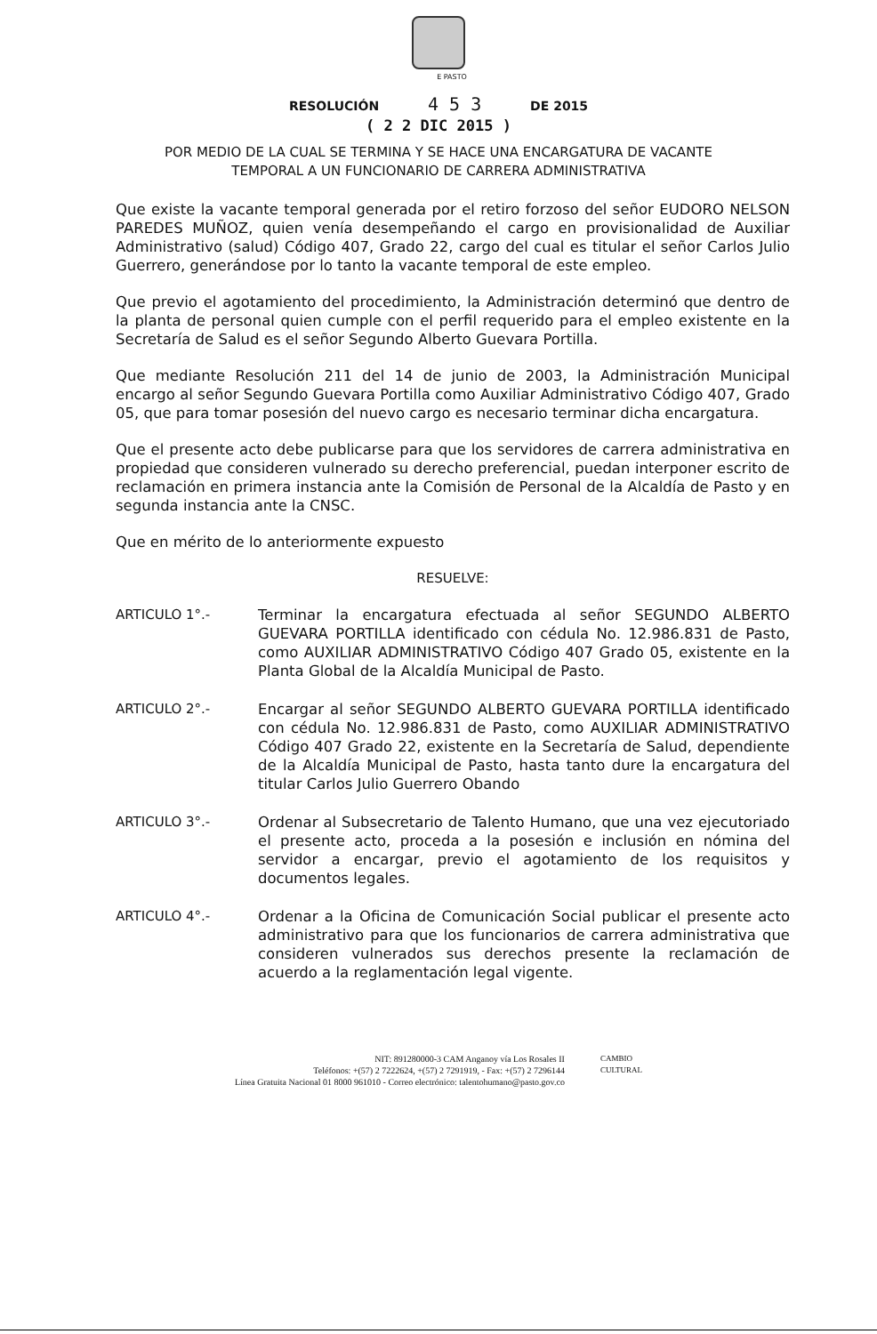E PASTO
RESOLUCIÓN 4 5 3 DE 2015
( 2 2 DIC 2015 )
POR MEDIO DE LA CUAL SE TERMINA Y SE HACE UNA ENCARGATURA DE VACANTE
TEMPORAL A UN FUNCIONARIO DE CARRERA ADMINISTRATIVA
Que existe la vacante temporal generada por el retiro forzoso del señor EUDORO NELSON PAREDES MUÑOZ, quien venía desempeñando el cargo en provisionalidad de Auxiliar Administrativo (salud) Código 407, Grado 22, cargo del cual es titular el señor Carlos Julio Guerrero, generándose por lo tanto la vacante temporal de este empleo.
Que previo el agotamiento del procedimiento, la Administración determinó que dentro de la planta de personal quien cumple con el perfil requerido para el empleo existente en la Secretaría de Salud es el señor Segundo Alberto Guevara Portilla.
Que mediante Resolución 211 del 14 de junio de 2003, la Administración Municipal encargo al señor Segundo Guevara Portilla como Auxiliar Administrativo Código 407, Grado 05, que para tomar posesión del nuevo cargo es necesario terminar dicha encargatura.
Que el presente acto debe publicarse para que los servidores de carrera administrativa en propiedad que consideren vulnerado su derecho preferencial, puedan interponer escrito de reclamación en primera instancia ante la Comisión de Personal de la Alcaldía de Pasto y en segunda instancia ante la CNSC.
Que en mérito de lo anteriormente expuesto
RESUELVE:
ARTICULO 1°.- Terminar la encargatura efectuada al señor SEGUNDO ALBERTO GUEVARA PORTILLA identificado con cédula No. 12.986.831 de Pasto, como AUXILIAR ADMINISTRATIVO Código 407 Grado 05, existente en la Planta Global de la Alcaldía Municipal de Pasto.
ARTICULO 2°.- Encargar al señor SEGUNDO ALBERTO GUEVARA PORTILLA identificado con cédula No. 12.986.831 de Pasto, como AUXILIAR ADMINISTRATIVO Código 407 Grado 22, existente en la Secretaría de Salud, dependiente de la Alcaldía Municipal de Pasto, hasta tanto dure la encargatura del titular Carlos Julio Guerrero Obando
ARTICULO 3°.- Ordenar al Subsecretario de Talento Humano, que una vez ejecutoriado el presente acto, proceda a la posesión e inclusión en nómina del servidor a encargar, previo el agotamiento de los requisitos y documentos legales.
ARTICULO 4°.- Ordenar a la Oficina de Comunicación Social publicar el presente acto administrativo para que los funcionarios de carrera administrativa que consideren vulnerados sus derechos presente la reclamación de acuerdo a la reglamentación legal vigente.
NIT: 891280000-3 CAM Anganoy vía Los Rosales II
Teléfonos: +(57) 2 7222624, +(57) 2 7291919, - Fax: +(57) 2 7296144
Línea Gratuita Nacional 01 8000 961010 - Correo electrónico: talentohumano@pasto.gov.co
CAMBIO
CULTURAL